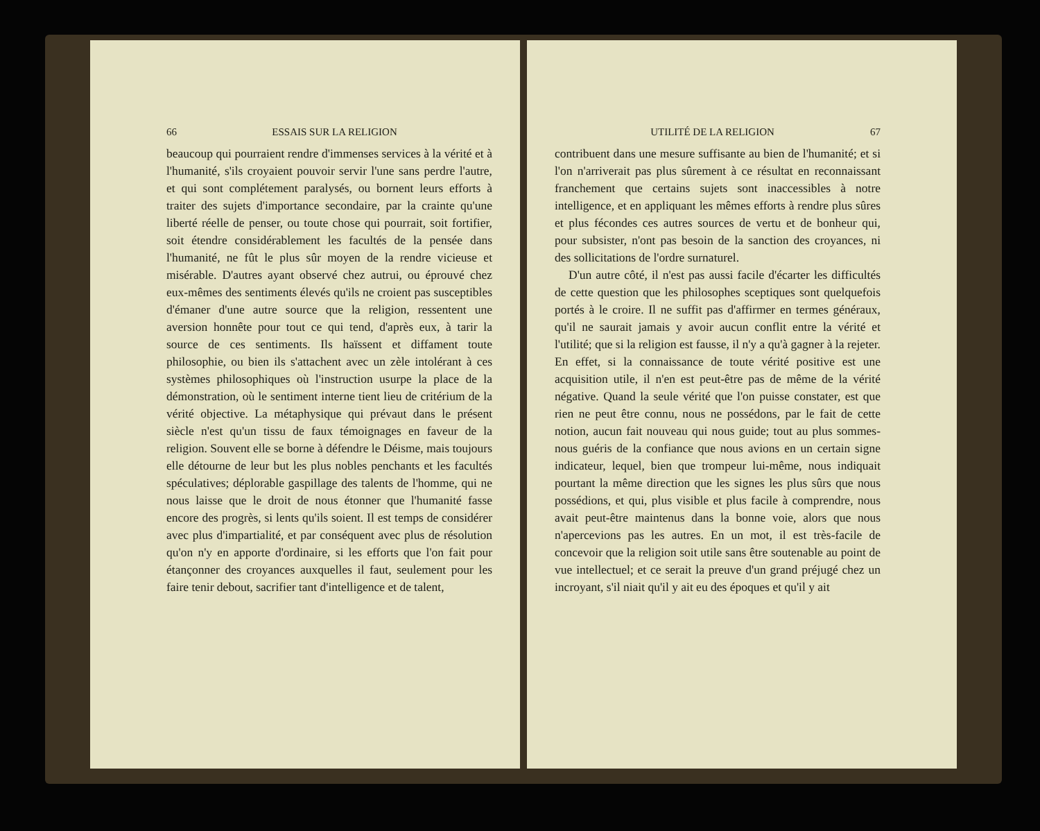66 ESSAIS SUR LA RELIGION
beaucoup qui pourraient rendre d'immenses services à la vérité et à l'humanité, s'ils croyaient pouvoir servir l'une sans perdre l'autre, et qui sont complétement paralysés, ou bornent leurs efforts à traiter des sujets d'importance secondaire, par la crainte qu'une liberté réelle de penser, ou toute chose qui pourrait, soit fortifier, soit étendre considérablement les facultés de la pensée dans l'humanité, ne fût le plus sûr moyen de la rendre vicieuse et misérable. D'autres ayant observé chez autrui, ou éprouvé chez eux-mêmes des sentiments élevés qu'ils ne croient pas susceptibles d'émaner d'une autre source que la religion, ressentent une aversion honnête pour tout ce qui tend, d'après eux, à tarir la source de ces sentiments. Ils haïssent et diffament toute philosophie, ou bien ils s'attachent avec un zèle intolérant à ces systèmes philosophiques où l'instruction usurpe la place de la démonstration, où le sentiment interne tient lieu de critérium de la vérité objective. La métaphysique qui prévaut dans le présent siècle n'est qu'un tissu de faux témoignages en faveur de la religion. Souvent elle se borne à défendre le Déisme, mais toujours elle détourne de leur but les plus nobles penchants et les facultés spéculatives; déplorable gaspillage des talents de l'homme, qui ne nous laisse que le droit de nous étonner que l'humanité fasse encore des progrès, si lents qu'ils soient. Il est temps de considérer avec plus d'impartialité, et par conséquent avec plus de résolution qu'on n'y en apporte d'ordinaire, si les efforts que l'on fait pour étançonner des croyances auxquelles il faut, seulement pour les faire tenir debout, sacrifier tant d'intelligence et de talent,
UTILITÉ DE LA RELIGION 67
contribuent dans une mesure suffisante au bien de l'humanité; et si l'on n'arriverait pas plus sûrement à ce résultat en reconnaissant franchement que certains sujets sont inaccessibles à notre intelligence, et en appliquant les mêmes efforts à rendre plus sûres et plus fécondes ces autres sources de vertu et de bonheur qui, pour subsister, n'ont pas besoin de la sanction des croyances, ni des sollicitations de l'ordre surnaturel.
D'un autre côté, il n'est pas aussi facile d'écarter les difficultés de cette question que les philosophes sceptiques sont quelquefois portés à le croire. Il ne suffit pas d'affirmer en termes généraux, qu'il ne saurait jamais y avoir aucun conflit entre la vérité et l'utilité; que si la religion est fausse, il n'y a qu'à gagner à la rejeter. En effet, si la connaissance de toute vérité positive est une acquisition utile, il n'en est peut-être pas de même de la vérité négative. Quand la seule vérité que l'on puisse constater, est que rien ne peut être connu, nous ne possédons, par le fait de cette notion, aucun fait nouveau qui nous guide; tout au plus sommes-nous guéris de la confiance que nous avions en un certain signe indicateur, lequel, bien que trompeur lui-même, nous indiquait pourtant la même direction que les signes les plus sûrs que nous possédions, et qui, plus visible et plus facile à comprendre, nous avait peut-être maintenus dans la bonne voie, alors que nous n'apercevions pas les autres. En un mot, il est très-facile de concevoir que la religion soit utile sans être soutenable au point de vue intellectuel; et ce serait la preuve d'un grand préjugé chez un incroyant, s'il niait qu'il y ait eu des époques et qu'il y ait